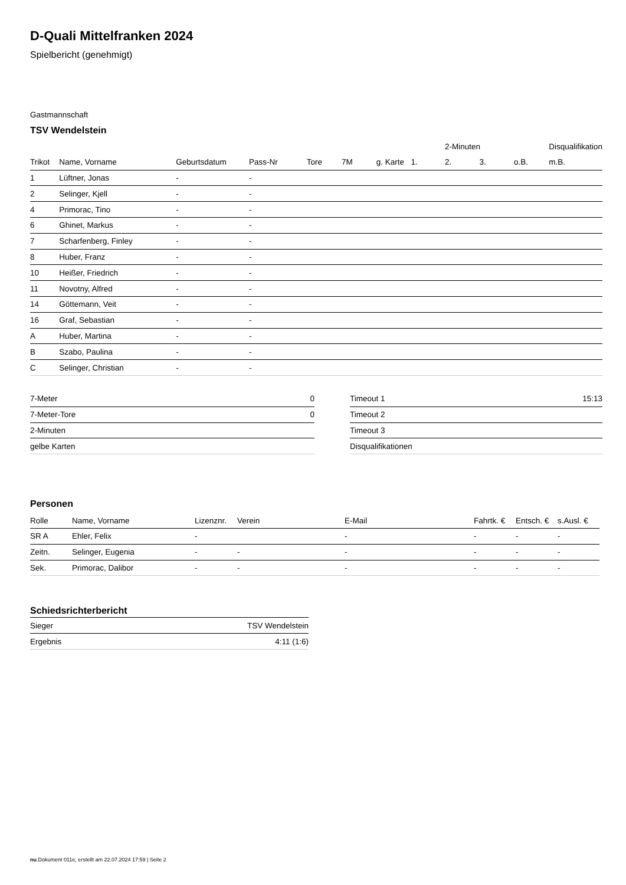D-Quali Mittelfranken 2024
Spielbericht (genehmigt)
Gastmannschaft
TSV Wendelstein
| | | | | | | | | 2-Minuten | | | Disqualifikation |
| --- | --- | --- | --- | --- | --- | --- | --- | --- | --- | --- | --- |
| Trikot | Name, Vorname | Geburtsdatum | Pass-Nr | Tore | 7M | g. Karte | 1. | 2. | 3. | o.B. | m.B. |
| 1 | Lüftner, Jonas | - | - | | | | | | | | |
| 2 | Selinger, Kjell | - | - | | | | | | | | |
| 4 | Primorac, Tino | - | - | | | | | | | | |
| 6 | Ghinet, Markus | - | - | | | | | | | | |
| 7 | Scharfenberg, Finley | - | - | | | | | | | | |
| 8 | Huber, Franz | - | - | | | | | | | | |
| 10 | Heißer, Friedrich | - | - | | | | | | | | |
| 11 | Novotny, Alfred | - | - | | | | | | | | |
| 14 | Göttemann, Veit | - | - | | | | | | | | |
| 16 | Graf, Sebastian | - | - | | | | | | | | |
| A | Huber, Martina | - | - | | | | | | | | |
| B | Szabo, Paulina | - | - | | | | | | | | |
| C | Selinger, Christian | - | - | | | | | | | | |
| 7-Meter | 0 |
| 7-Meter-Tore | 0 |
| 2-Minuten | |
| gelbe Karten | |
| Timeout 1 | 15:13 |
| Timeout 2 | |
| Timeout 3 | |
| Disqualifikationen | |
Personen
| Rolle | Name, Vorname | Lizenznr. | Verein | E-Mail | Fahrtk. € | Entsch. € | s.Ausl. € |
| --- | --- | --- | --- | --- | --- | --- | --- |
| SR A | Ehler, Felix | - | | - | - | - | - |
| Zeitn. | Selinger, Eugenia | - | - | - | - | - | - |
| Sek. | Primorac, Dalibor | - | - | - | - | - | - |
Schiedsrichterbericht
| Sieger | TSV Wendelstein |
| Ergebnis | 4:11 (1:6) |
nu.Dokument 011e, erstellt am 22.07.2024 17:59 | Seite 2